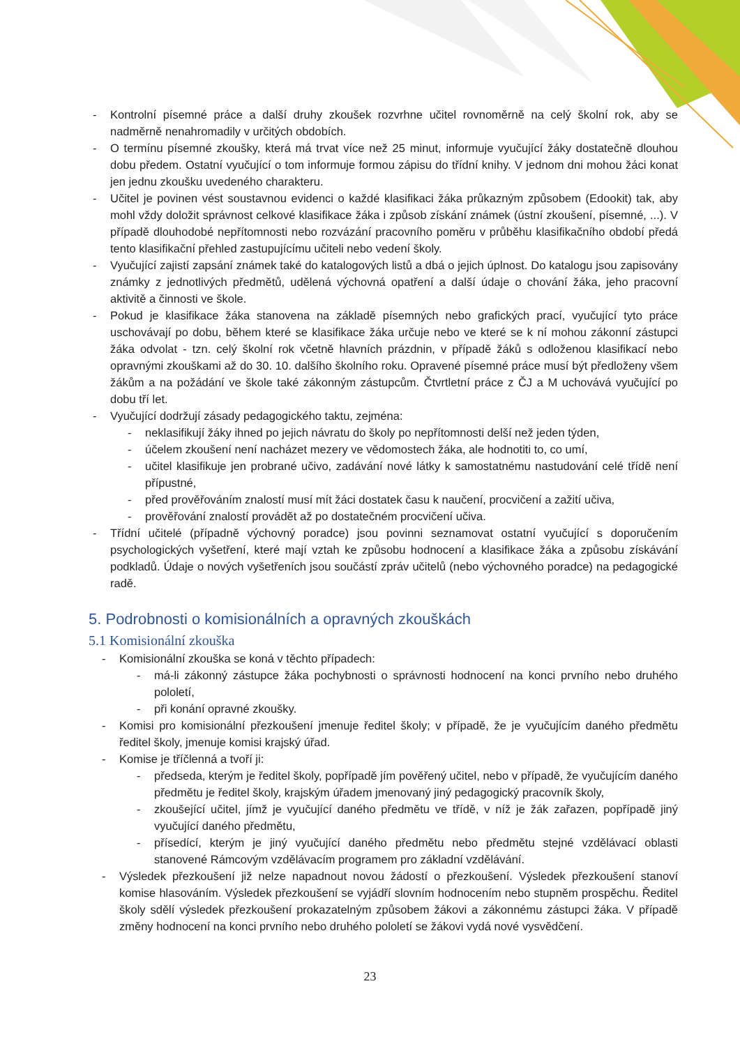- Kontrolní písemné práce a další druhy zkoušek rozvrhne učitel rovnoměrně na celý školní rok, aby se nadměrně nenahromadily v určitých obdobích.
- O termínu písemné zkoušky, která má trvat více než 25 minut, informuje vyučující žáky dostatečně dlouhou dobu předem. Ostatní vyučující o tom informuje formou zápisu do třídní knihy. V jednom dni mohou žáci konat jen jednu zkoušku uvedeného charakteru.
- Učitel je povinen vést soustavnou evidenci o každé klasifikaci žáka průkazným způsobem (Edookit) tak, aby mohl vždy doložit správnost celkové klasifikace žáka i způsob získání známek (ústní zkoušení, písemné, ...). V případě dlouhodobé nepřítomnosti nebo rozvázání pracovního poměru v průběhu klasifikačního období předá tento klasifikační přehled zastupujícímu učiteli nebo vedení školy.
- Vyučující zajistí zapsání známek také do katalogových listů a dbá o jejich úplnost. Do katalogu jsou zapisovány známky z jednotlivých předmětů, udělená výchovná opatření a další údaje o chování žáka, jeho pracovní aktivitě a činnosti ve škole.
- Pokud je klasifikace žáka stanovena na základě písemných nebo grafických prací, vyučující tyto práce uschovávají po dobu, během které se klasifikace žáka určuje nebo ve které se k ní mohou zákonní zástupci žáka odvolat - tzn. celý školní rok včetně hlavních prázdnin, v případě žáků s odloženou klasifikací nebo opravnými zkouškami až do 30. 10. dalšího školního roku. Opravené písemné práce musí být předloženy všem žákům a na požádání ve škole také zákonným zástupcům. Čtvrtletní práce z ČJ a M uchovává vyučující po dobu tří let.
- Vyučující dodržují zásady pedagogického taktu, zejména:
- neklasifikují žáky ihned po jejich návratu do školy po nepřítomnosti delší než jeden týden,
- účelem zkoušení není nacházet mezery ve vědomostech žáka, ale hodnotiti to, co umí,
- učitel klasifikuje jen probrané učivo, zadávání nové látky k samostatnému nastudování celé třídě není přípustné,
- před prověřováním znalostí musí mít žáci dostatek času k naučení, procvičení a zažití učiva,
- prověřování znalostí provádět až po dostatečném procvičení učiva.
- Třídní učitelé (případně výchovný poradce) jsou povinni seznamovat ostatní vyučující s doporučením psychologických vyšetření, které mají vztah ke způsobu hodnocení a klasifikace žáka a způsobu získávání podkladů. Údaje o nových vyšetřeních jsou součástí zpráv učitelů (nebo výchovného poradce) na pedagogické radě.
5. Podrobnosti o komisionálních a opravných zkouškách
5.1 Komisionální zkouška
- Komisionální zkouška se koná v těchto případech:
- má-li zákonný zástupce žáka pochybnosti o správnosti hodnocení na konci prvního nebo druhého pololetí,
- při konání opravné zkoušky.
- Komisi pro komisionální přezkoušení jmenuje ředitel školy; v případě, že je vyučujícím daného předmětu ředitel školy, jmenuje komisi krajský úřad.
- Komise je tříčlenná a tvoří ji:
- předseda, kterým je ředitel školy, popřípadě jím pověřený učitel, nebo v případě, že vyučujícím daného předmětu je ředitel školy, krajským úřadem jmenovaný jiný pedagogický pracovník školy,
- zkoušející učitel, jímž je vyučující daného předmětu ve třídě, v níž je žák zařazen, popřípadě jiný vyučující daného předmětu,
- přísedící, kterým je jiný vyučující daného předmětu nebo předmětu stejné vzdělávací oblasti stanovené Rámcovým vzdělávacím programem pro základní vzdělávání.
- Výsledek přezkoušení již nelze napadnout novou žádostí o přezkoušení. Výsledek přezkoušení stanoví komise hlasováním. Výsledek přezkoušení se vyjádří slovním hodnocením nebo stupněm prospěchu. Ředitel školy sdělí výsledek přezkoušení prokazatelným způsobem žákovi a zákonnému zástupci žáka. V případě změny hodnocení na konci prvního nebo druhého pololetí se žákovi vydá nové vysvědčení.
23